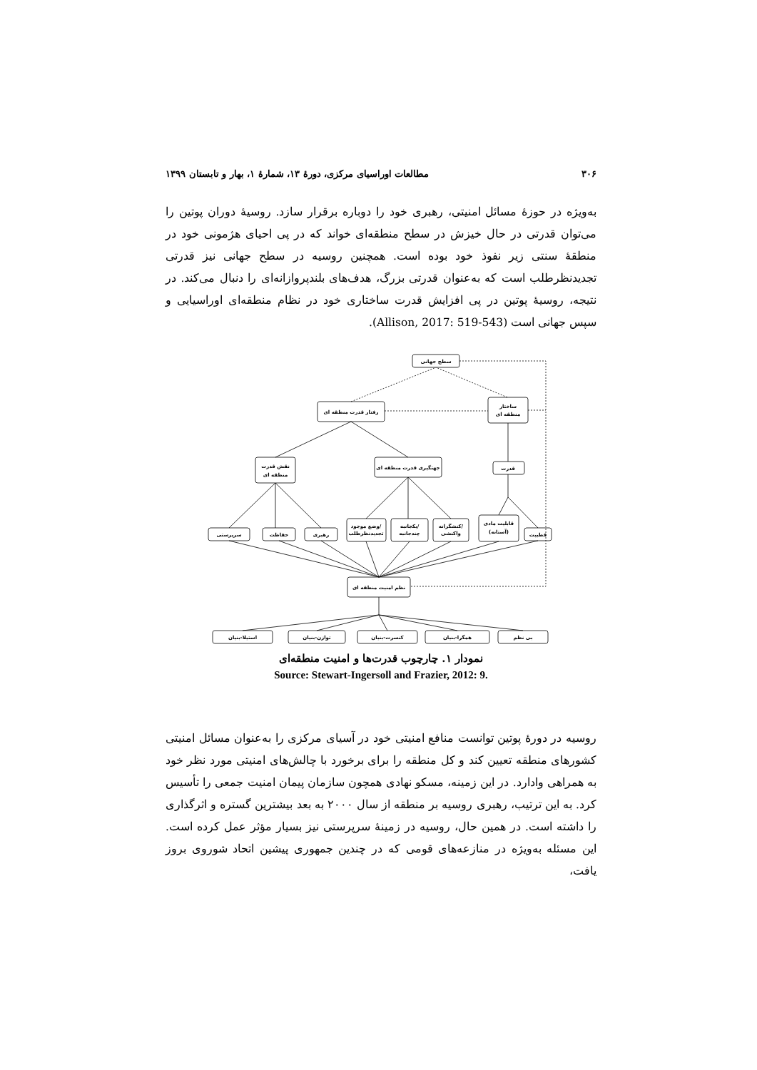۳۰۶ مطالعات اوراسیای مرکزی، دورهٔ ۱۳، شمارهٔ ۱، بهار و تابستان ۱۳۹۹
به‌ویژه در حوزهٔ مسائل امنیتی، رهبری خود را دوباره برقرار سازد. روسیهٔ دوران پوتین را می‌توان قدرتی در حال خیزش در سطح منطقه‌ای خواند که در پی احیای هژمونی خود در منطقهٔ سنتی زیر نفوذ خود بوده است. همچنین روسیه در سطح جهانی نیز قدرتی تجدیدنظرطلب است که به‌عنوان قدرتی بزرگ، هدف‌های بلندپروازانه‌ای را دنبال می‌کند. در نتیجه، روسیهٔ پوتین در پی افزایش قدرت ساختاری خود در نظام منطقه‌ای اوراسیایی و سپس جهانی است (Allison, 2017: 519-543).
سطح جهانی
رفتار قدرت منطقه ای
ساختار
منطقه ای
نقش قدرت
منطقه ای
جهتگیری قدرت منطقه ای
قدرت
سرپرستی
حفاظت
رهبری
وضع موجود/
تجدیدنظرطلب
یکجانبه/
چندجانبه
کنشگرانه/
واکنشی
قابلیت مادی
(آستانه)
قطبیت
نظم امنیت منطقه ای
استیلا-بنیان
توازن-بنیان
کنسرت-بنیان
همگرا-بنیان
بی نظم
نمودار ۱. چارچوب قدرت‌ها و امنیت منطقه‌ای
Source: Stewart-Ingersoll and Frazier, 2012: 9.
روسیه در دورهٔ پوتین توانست منافع امنیتی خود در آسیای مرکزی را به‌عنوان مسائل امنیتی کشورهای منطقه تعیین کند و کل منطقه را برای برخورد با چالش‌های امنیتی مورد نظر خود به همراهی وادارد. در این زمینه، مسکو نهادی همچون سازمان پیمان امنیت جمعی را تأسیس کرد. به این ترتیب، رهبری روسیه بر منطقه از سال ۲۰۰۰ به بعد بیشترین گستره و اثرگذاری را داشته است. در همین حال، روسیه در زمینهٔ سرپرستی نیز بسیار مؤثر عمل کرده است. این مسئله به‌ویژه در منازعه‌های قومی که در چندین جمهوری پیشین اتحاد شوروی بروز یافت،